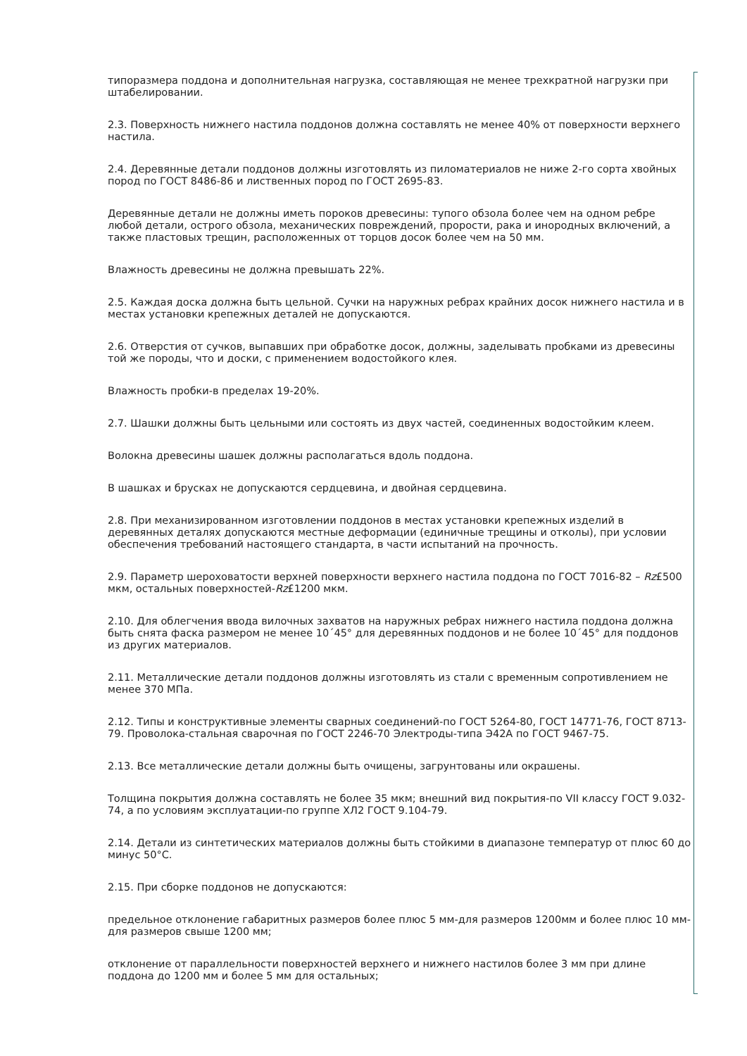типоразмера поддона и дополнительная нагрузка, составляющая не менее трехкратной нагрузки при штабелировании.
2.3. Поверхность нижнего настила поддонов должна составлять не менее 40% от поверхности верхнего настила.
2.4. Деревянные детали поддонов должны изготовлять из пиломатериалов не ниже 2-го сорта хвойных пород по ГОСТ 8486-86 и лиственных пород по ГОСТ 2695-83.
Деревянные детали не должны иметь пороков древесины: тупого обзола более чем на одном ребре любой детали, острого обзола, механических повреждений, прорости, рака и инородных включений, а также пластовых трещин, расположенных от торцов досок более чем на 50 мм.
Влажность древесины не должна превышать 22%.
2.5. Каждая доска должна быть цельной. Сучки на наружных ребрах крайних досок нижнего настила и в местах установки крепежных деталей не допускаются.
2.6. Отверстия от сучков, выпавших при обработке досок, должны, заделывать пробками из древесины той же породы, что и доски, с применением водостойкого клея.
Влажность пробки-в пределах 19-20%.
2.7. Шашки должны быть цельными или состоять из двух частей, соединенных водостойким клеем.
Волокна древесины шашек должны располагаться вдоль поддона.
В шашках и брусках не допускаются сердцевина, и двойная сердцевина.
2.8. При механизированном изготовлении поддонов в местах установки крепежных изделий в деревянных деталях допускаются местные деформации (единичные трещины и отколы), при условии обеспечения требований настоящего стандарта, в части испытаний на прочность.
2.9. Параметр шероховатости верхней поверхности верхнего настила поддона по ГОСТ 7016-82 – Rz£500 мкм, остальных поверхностей-Rz£1200 мкм.
2.10. Для облегчения ввода вилочных захватов на наружных ребрах нижнего настила поддона должна быть снята фаска размером не менее 10´45° для деревянных поддонов и не более 10´45° для поддонов из других материалов.
2.11. Металлические детали поддонов должны изготовлять из стали с временным сопротивлением не менее 370 МПа.
2.12. Типы и конструктивные элементы сварных соединений-по ГОСТ 5264-80, ГОСТ 14771-76, ГОСТ 8713-79. Проволока-стальная сварочная по ГОСТ 2246-70 Электроды-типа Э42А по ГОСТ 9467-75.
2.13. Все металлические детали должны быть очищены, загрунтованы или окрашены.
Толщина покрытия должна составлять не более 35 мкм; внешний вид покрытия-по VII классу ГОСТ 9.032-74, а по условиям эксплуатации-по группе ХЛ2 ГОСТ 9.104-79.
2.14. Детали из синтетических материалов должны быть стойкими в диапазоне температур от плюс 60 до минус 50°С.
2.15. При сборке поддонов не допускаются:
предельное отклонение габаритных размеров более плюс 5 мм-для размеров 1200мм и более плюс 10 мм-для размеров свыше 1200 мм;
отклонение от параллельности поверхностей верхнего и нижнего настилов более 3 мм при длине поддона до 1200 мм и более 5 мм для остальных;